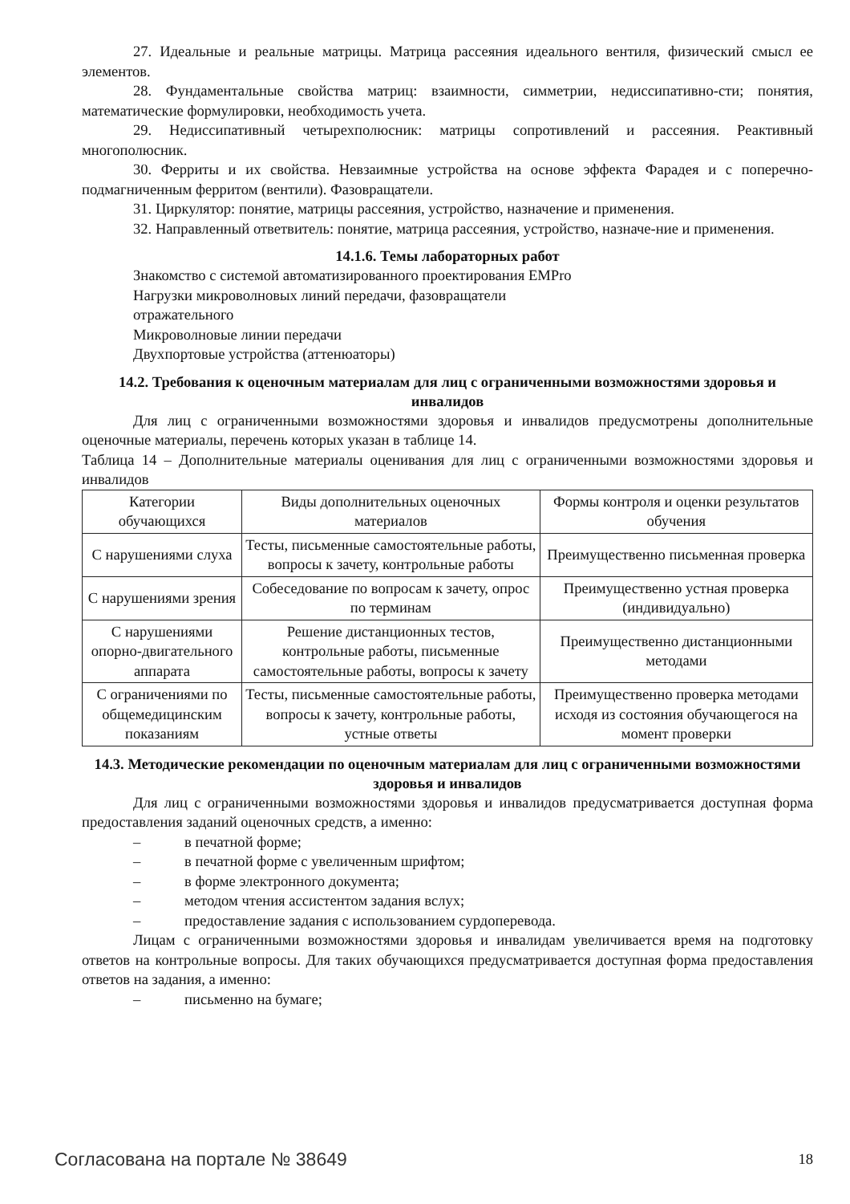27. Идеальные и реальные матрицы. Матрица рассеяния идеального вентиля, физический смысл ее элементов.
28. Фундаментальные свойства матриц: взаимности, симметрии, недиссипативно-сти; понятия, математические формулировки, необходимость учета.
29. Недиссипативный четырехполюсник: матрицы сопротивлений и рассеяния. Реактивный многополюсник.
30. Ферриты и их свойства. Невзаимные устройства на основе эффекта Фарадея и с поперечно-подмагниченным ферритом (вентили). Фазовращатели.
31. Циркулятор: понятие, матрицы рассеяния, устройство, назначение и применения.
32. Направленный ответвитель: понятие, матрица рассеяния, устройство, назначе-ние и применения.
14.1.6. Темы лабораторных работ
Знакомство с системой автоматизированного проектирования EMPro
Нагрузки микроволновых линий передачи, фазовращатели
отражательного
Микроволновые линии передачи
Двухпортовые устройства (аттенюаторы)
14.2. Требования к оценочным материалам для лиц с ограниченными возможностями здоровья и инвалидов
Для лиц с ограниченными возможностями здоровья и инвалидов предусмотрены дополнительные оценочные материалы, перечень которых указан в таблице 14.
Таблица 14 – Дополнительные материалы оценивания для лиц с ограниченными возможностями здоровья и инвалидов
| Категории обучающихся | Виды дополнительных оценочных материалов | Формы контроля и оценки результатов обучения |
| С нарушениями слуха | Тесты, письменные самостоятельные работы, вопросы к зачету, контрольные работы | Преимущественно письменная проверка |
| С нарушениями зрения | Собеседование по вопросам к зачету, опрос по терминам | Преимущественно устная проверка (индивидуально) |
| С нарушениями опорно-двигательного аппарата | Решение дистанционных тестов, контрольные работы, письменные самостоятельные работы, вопросы к зачету | Преимущественно дистанционными методами |
| С ограничениями по общемедицинским показаниям | Тесты, письменные самостоятельные работы, вопросы к зачету, контрольные работы, устные ответы | Преимущественно проверка методами исходя из состояния обучающегося на момент проверки |
14.3. Методические рекомендации по оценочным материалам для лиц с ограниченными возможностями здоровья и инвалидов
Для лиц с ограниченными возможностями здоровья и инвалидов предусматривается доступная форма предоставления заданий оценочных средств, а именно:
– в печатной форме;
– в печатной форме с увеличенным шрифтом;
– в форме электронного документа;
– методом чтения ассистентом задания вслух;
– предоставление задания с использованием сурдоперевода.
Лицам с ограниченными возможностями здоровья и инвалидам увеличивается время на подготовку ответов на контрольные вопросы. Для таких обучающихся предусматривается доступная форма предоставления ответов на задания, а именно:
– письменно на бумаге;
Согласована на портале № 38649 18